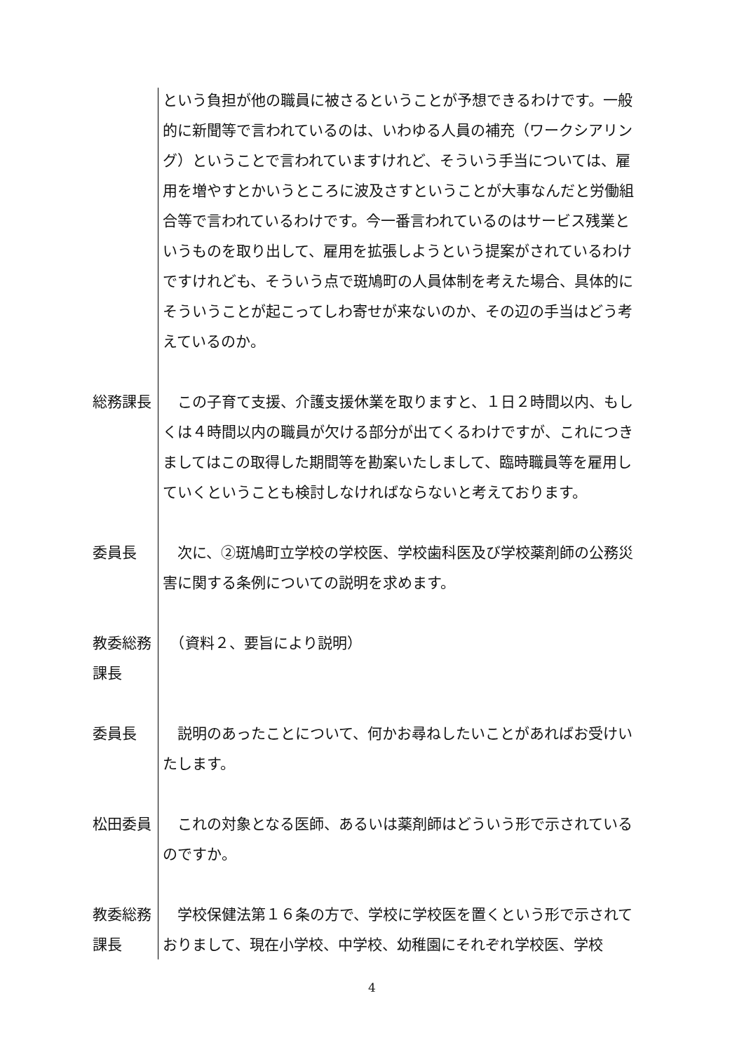という負担が他の職員に被さるということが予想できるわけです。一般的に新聞等で言われているのは、いわゆる人員の補充（ワークシアリング）ということで言われていますけれど、そういう手当については、雇用を増やすとかいうところに波及さすということが大事なんだと労働組合等で言われているわけです。今一番言われているのはサービス残業というものを取り出して、雇用を拡張しようという提案がされているわけですけれども、そういう点で斑鳩町の人員体制を考えた場合、具体的にそういうことが起こってしわ寄せが来ないのか、その辺の手当はどう考えているのか。
総務課長 　この子育て支援、介護支援休業を取りますと、１日２時間以内、もしくは４時間以内の職員が欠ける部分が出てくるわけですが、これにつきましてはこの取得した期間等を勘案いたしまして、臨時職員等を雇用していくということも検討しなければならないと考えております。
委員長 　次に、②斑鳩町立学校の学校医、学校歯科医及び学校薬剤師の公務災害に関する条例についての説明を求めます。
教委総務課長
　（資料２、要旨により説明）
委員長 　説明のあったことについて、何かお尋ねしたいことがあればお受けいたします。
松田委員 　これの対象となる医師、あるいは薬剤師はどういう形で示されているのですか。
教委総務課長
　学校保健法第１６条の方で、学校に学校医を置くという形で示されておりまして、現在小学校、中学校、幼稚園にそれぞれ学校医、学校
4